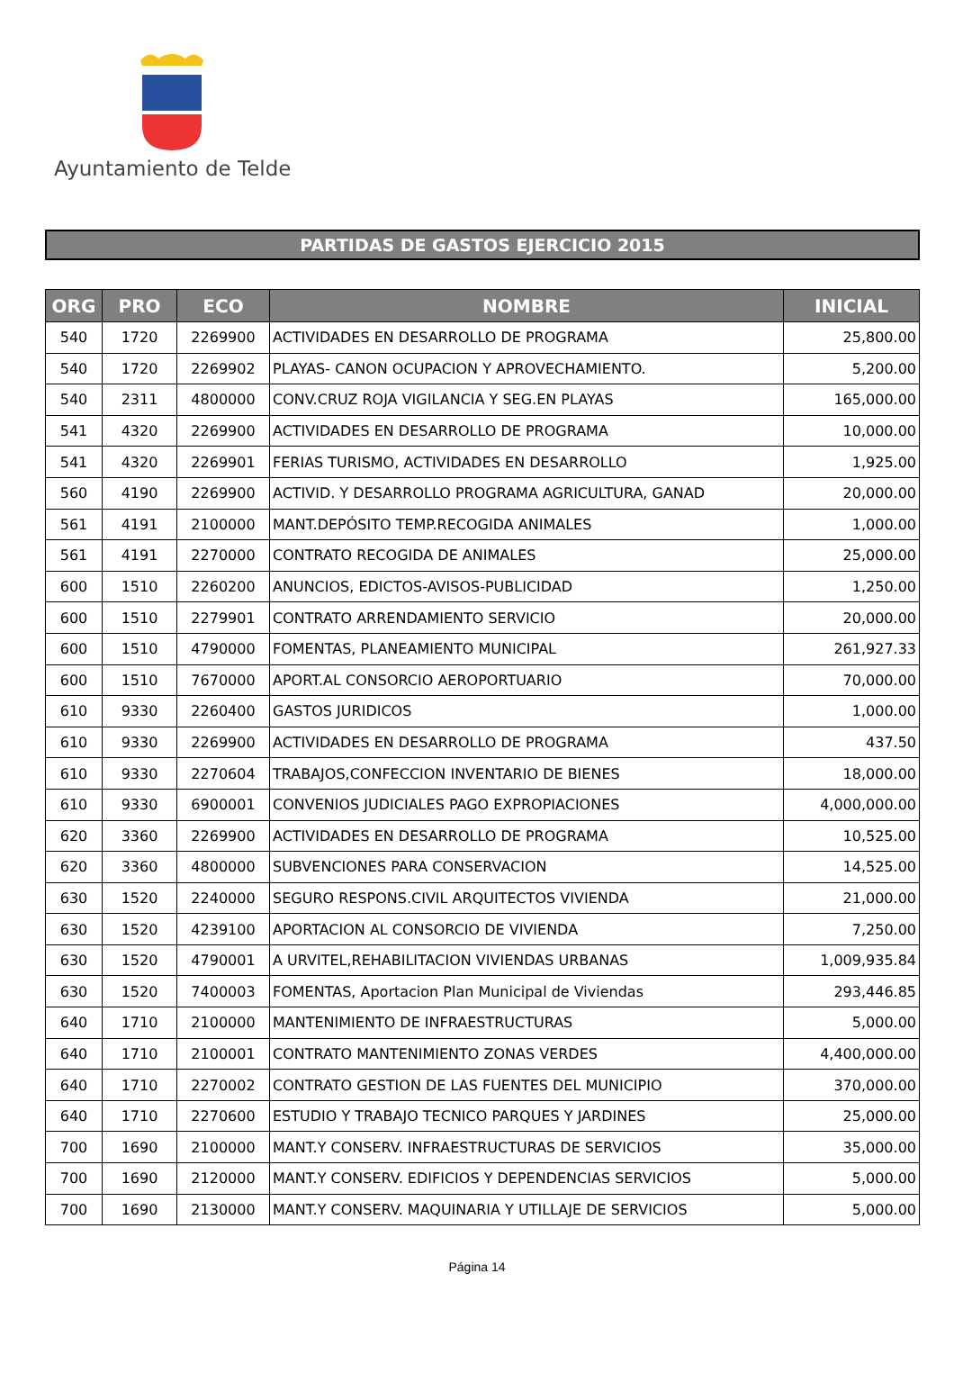Ayuntamiento de Telde
PARTIDAS DE GASTOS EJERCICIO 2015
| ORG | PRO | ECO | NOMBRE | INICIAL |
| --- | --- | --- | --- | --- |
| 540 | 1720 | 2269900 | ACTIVIDADES EN DESARROLLO DE PROGRAMA | 25,800.00 |
| 540 | 1720 | 2269902 | PLAYAS- CANON OCUPACION Y APROVECHAMIENTO. | 5,200.00 |
| 540 | 2311 | 4800000 | CONV.CRUZ ROJA VIGILANCIA Y SEG.EN PLAYAS | 165,000.00 |
| 541 | 4320 | 2269900 | ACTIVIDADES EN DESARROLLO DE PROGRAMA | 10,000.00 |
| 541 | 4320 | 2269901 | FERIAS TURISMO, ACTIVIDADES EN DESARROLLO | 1,925.00 |
| 560 | 4190 | 2269900 | ACTIVID. Y DESARROLLO PROGRAMA AGRICULTURA, GANAD | 20,000.00 |
| 561 | 4191 | 2100000 | MANT.DEPÓSITO TEMP.RECOGIDA ANIMALES | 1,000.00 |
| 561 | 4191 | 2270000 | CONTRATO RECOGIDA DE ANIMALES | 25,000.00 |
| 600 | 1510 | 2260200 | ANUNCIOS, EDICTOS-AVISOS-PUBLICIDAD | 1,250.00 |
| 600 | 1510 | 2279901 | CONTRATO ARRENDAMIENTO SERVICIO | 20,000.00 |
| 600 | 1510 | 4790000 | FOMENTAS, PLANEAMIENTO MUNICIPAL | 261,927.33 |
| 600 | 1510 | 7670000 | APORT.AL CONSORCIO AEROPORTUARIO | 70,000.00 |
| 610 | 9330 | 2260400 | GASTOS JURIDICOS | 1,000.00 |
| 610 | 9330 | 2269900 | ACTIVIDADES EN DESARROLLO DE PROGRAMA | 437.50 |
| 610 | 9330 | 2270604 | TRABAJOS,CONFECCION INVENTARIO DE BIENES | 18,000.00 |
| 610 | 9330 | 6900001 | CONVENIOS JUDICIALES PAGO EXPROPIACIONES | 4,000,000.00 |
| 620 | 3360 | 2269900 | ACTIVIDADES EN DESARROLLO DE PROGRAMA | 10,525.00 |
| 620 | 3360 | 4800000 | SUBVENCIONES PARA CONSERVACION | 14,525.00 |
| 630 | 1520 | 2240000 | SEGURO RESPONS.CIVIL ARQUITECTOS VIVIENDA | 21,000.00 |
| 630 | 1520 | 4239100 | APORTACION AL CONSORCIO DE VIVIENDA | 7,250.00 |
| 630 | 1520 | 4790001 | A URVITEL,REHABILITACION VIVIENDAS URBANAS | 1,009,935.84 |
| 630 | 1520 | 7400003 | FOMENTAS, Aportacion Plan Municipal de Viviendas | 293,446.85 |
| 640 | 1710 | 2100000 | MANTENIMIENTO DE INFRAESTRUCTURAS | 5,000.00 |
| 640 | 1710 | 2100001 | CONTRATO MANTENIMIENTO ZONAS VERDES | 4,400,000.00 |
| 640 | 1710 | 2270002 | CONTRATO GESTION DE LAS FUENTES DEL MUNICIPIO | 370,000.00 |
| 640 | 1710 | 2270600 | ESTUDIO Y TRABAJO TECNICO PARQUES Y JARDINES | 25,000.00 |
| 700 | 1690 | 2100000 | MANT.Y CONSERV. INFRAESTRUCTURAS DE SERVICIOS | 35,000.00 |
| 700 | 1690 | 2120000 | MANT.Y CONSERV. EDIFICIOS Y DEPENDENCIAS SERVICIOS | 5,000.00 |
| 700 | 1690 | 2130000 | MANT.Y CONSERV. MAQUINARIA Y UTILLAJE DE SERVICIOS | 5,000.00 |
Página 14